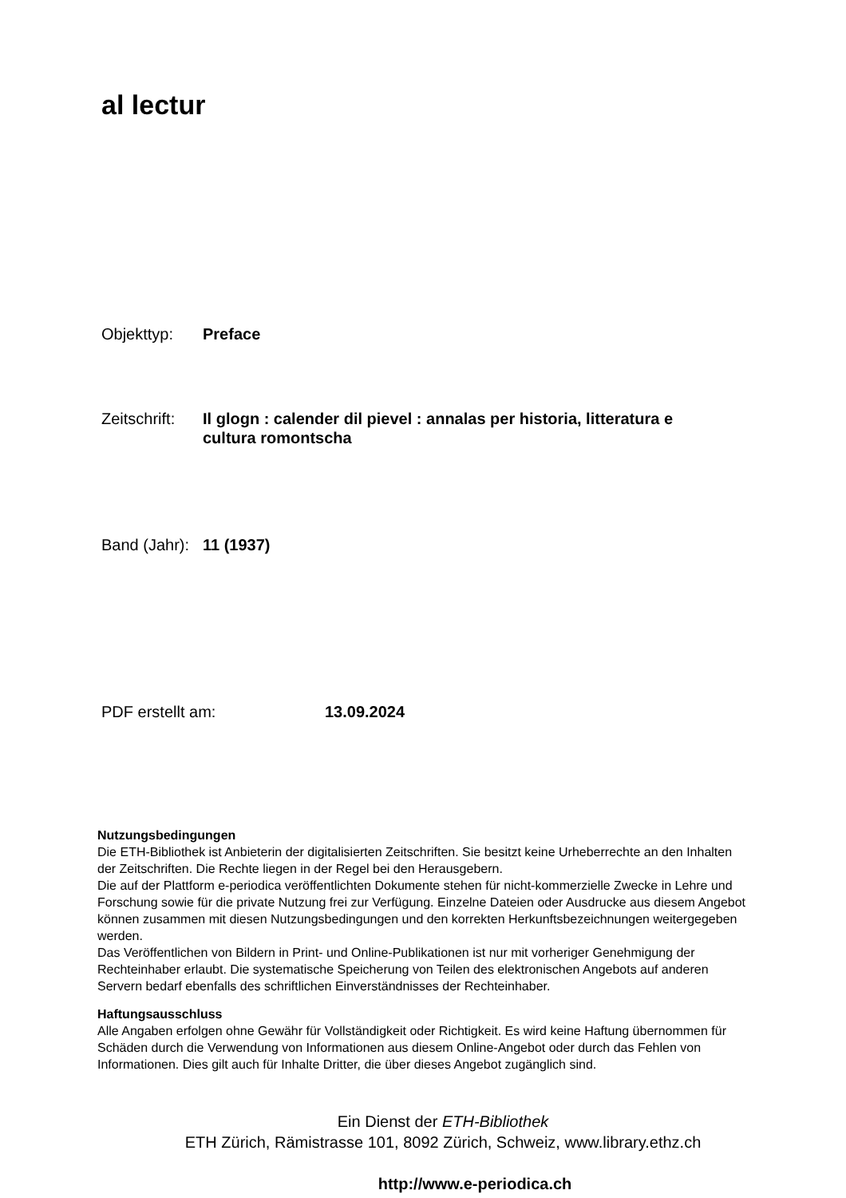al lectur
Objekttyp: Preface
Zeitschrift:
Il glogn : calender dil pievel : annalas per historia, litteratura e cultura romontscha
Band (Jahr):
11 (1937)
PDF erstellt am: 13.09.2024
Nutzungsbedingungen
Die ETH-Bibliothek ist Anbieterin der digitalisierten Zeitschriften. Sie besitzt keine Urheberrechte an den Inhalten der Zeitschriften. Die Rechte liegen in der Regel bei den Herausgebern.
Die auf der Plattform e-periodica veröffentlichten Dokumente stehen für nicht-kommerzielle Zwecke in Lehre und Forschung sowie für die private Nutzung frei zur Verfügung. Einzelne Dateien oder Ausdrucke aus diesem Angebot können zusammen mit diesen Nutzungsbedingungen und den korrekten Herkunftsbezeichnungen weitergegeben werden.
Das Veröffentlichen von Bildern in Print- und Online-Publikationen ist nur mit vorheriger Genehmigung der Rechteinhaber erlaubt. Die systematische Speicherung von Teilen des elektronischen Angebots auf anderen Servern bedarf ebenfalls des schriftlichen Einverständnisses der Rechteinhaber.
Haftungsausschluss
Alle Angaben erfolgen ohne Gewähr für Vollständigkeit oder Richtigkeit. Es wird keine Haftung übernommen für Schäden durch die Verwendung von Informationen aus diesem Online-Angebot oder durch das Fehlen von Informationen. Dies gilt auch für Inhalte Dritter, die über dieses Angebot zugänglich sind.
Ein Dienst der ETH-Bibliothek
ETH Zürich, Rämistrasse 101, 8092 Zürich, Schweiz, www.library.ethz.ch
http://www.e-periodica.ch